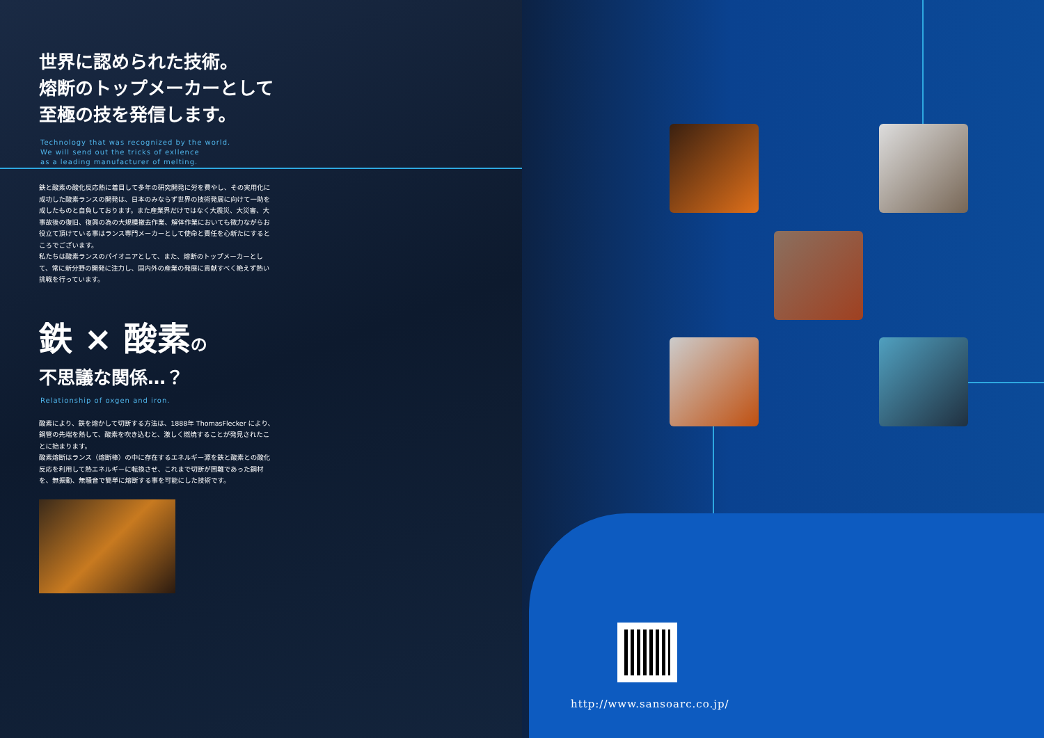世界に認められた技術。
熔断のトップメーカーとして
至極の技を発信します。
Technology that was recognized by the world.
We will send out the tricks of exllence
as a leading manufacturer of melting.
鉄と酸素の酸化反応熱に着目して多年の研究開発に労を費やし、その実用化に成功した酸素ランスの開発は、日本のみならず世界の技術発展に向けて一助を成したものと自負しております。また産業界だけではなく大震災、大災害、大事故後の復旧、復興の為の大規模撤去作業、解体作業においても微力ながらお役立て頂けている事はランス専門メーカーとして使命と責任を心新たにするところでございます。
私たちは酸素ランスのパイオニアとして、また、熔断のトップメーカーとして、常に新分野の開発に注力し、国内外の産業の発展に貢献すべく絶えず熱い挑戦を行っています。
鉄 × 酸素の
不思議な関係…？
Relationship of oxgen and iron.
酸素により、鉄を熔かして切断する方法は、1888年 ThomasFlecker により、鋼管の先端を熱して、酸素を吹き込むと、激しく燃焼することが発見されたことに始まります。
酸素熔断はランス（熔断棒）の中に存在するエネルギー源を鉄と酸素との酸化反応を利用して熱エネルギーに転換させ、これまで切断が困難であった鋼材を、無振動、無騒音で簡単に熔断する事を可能にした技術です。
http://www.sansoarc.co.jp/